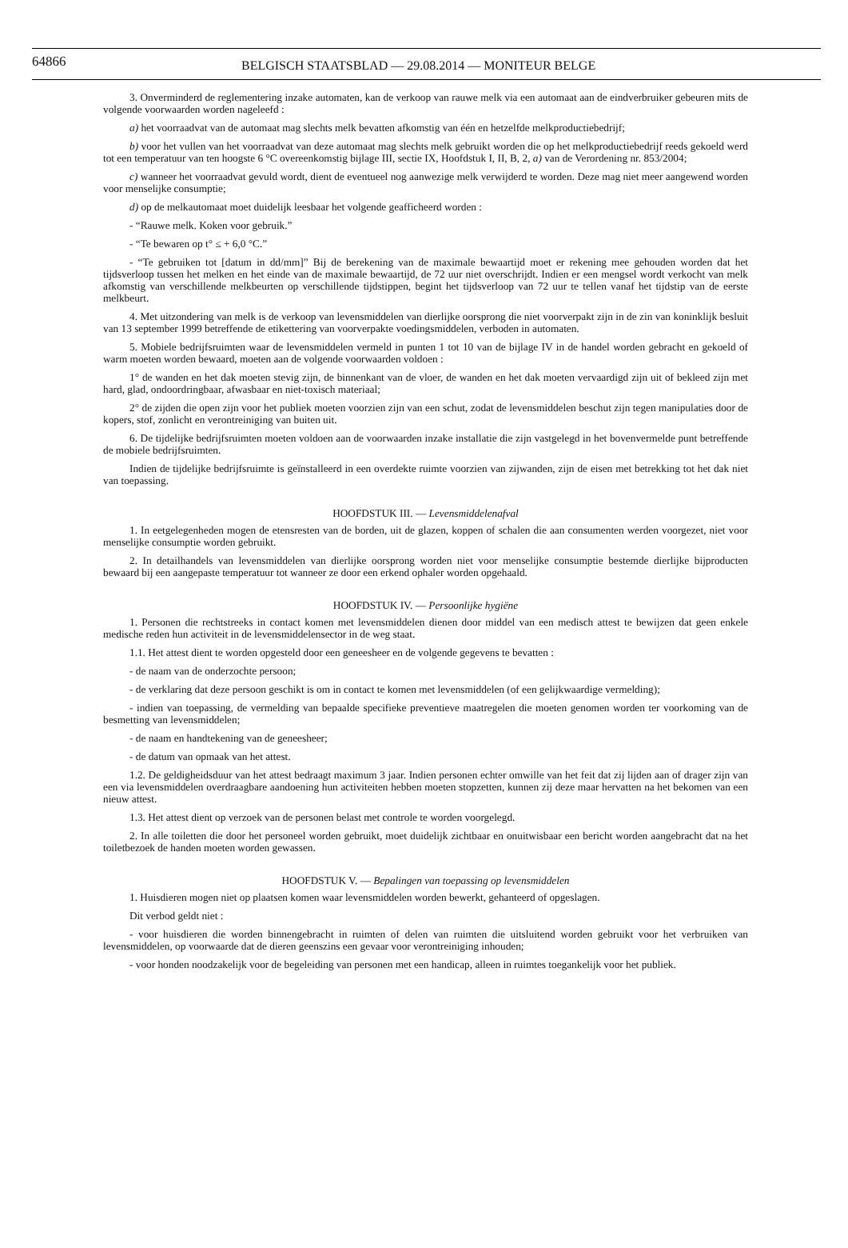64866
BELGISCH STAATSBLAD — 29.08.2014 — MONITEUR BELGE
3. Onverminderd de reglementering inzake automaten, kan de verkoop van rauwe melk via een automaat aan de eindverbruiker gebeuren mits de volgende voorwaarden worden nageleefd :
a) het voorraadvat van de automaat mag slechts melk bevatten afkomstig van één en hetzelfde melkproductiebedrijf;
b) voor het vullen van het voorraadvat van deze automaat mag slechts melk gebruikt worden die op het melkproductiebedrijf reeds gekoeld werd tot een temperatuur van ten hoogste 6 °C overeenkomstig bijlage III, sectie IX, Hoofdstuk I, II, B, 2, a) van de Verordening nr. 853/2004;
c) wanneer het voorraadvat gevuld wordt, dient de eventueel nog aanwezige melk verwijderd te worden. Deze mag niet meer aangewend worden voor menselijke consumptie;
d) op de melkautomaat moet duidelijk leesbaar het volgende geafficheerd worden :
- “Rauwe melk. Koken voor gebruik.”
- “Te bewaren op t° ≤ + 6,0 °C.”
- “Te gebruiken tot [datum in dd/mm]” Bij de berekening van de maximale bewaartijd moet er rekening mee gehouden worden dat het tijdsverloop tussen het melken en het einde van de maximale bewaartijd, de 72 uur niet overschrijdt. Indien er een mengsel wordt verkocht van melk afkomstig van verschillende melkbeurten op verschillende tijdstippen, begint het tijdsverloop van 72 uur te tellen vanaf het tijdstip van de eerste melkbeurt.
4. Met uitzondering van melk is de verkoop van levensmiddelen van dierlijke oorsprong die niet voorverpakt zijn in de zin van koninklijk besluit van 13 september 1999 betreffende de etikettering van voorverpakte voedingsmiddelen, verboden in automaten.
5. Mobiele bedrijfsruimten waar de levensmiddelen vermeld in punten 1 tot 10 van de bijlage IV in de handel worden gebracht en gekoeld of warm moeten worden bewaard, moeten aan de volgende voorwaarden voldoen :
1° de wanden en het dak moeten stevig zijn, de binnenkant van de vloer, de wanden en het dak moeten vervaardigd zijn uit of bekleed zijn met hard, glad, ondoordringbaar, afwasbaar en niet-toxisch materiaal;
2° de zijden die open zijn voor het publiek moeten voorzien zijn van een schut, zodat de levensmiddelen beschut zijn tegen manipulaties door de kopers, stof, zonlicht en verontreiniging van buiten uit.
6. De tijdelijke bedrijfsruimten moeten voldoen aan de voorwaarden inzake installatie die zijn vastgelegd in het bovenvermelde punt betreffende de mobiele bedrijfsruimten.
Indien de tijdelijke bedrijfsruimte is geïnstalleerd in een overdekte ruimte voorzien van zijwanden, zijn de eisen met betrekking tot het dak niet van toepassing.
HOOFDSTUK III. — Levensmiddelenafval
1. In eetgelegenheden mogen de etensresten van de borden, uit de glazen, koppen of schalen die aan consumenten werden voorgezet, niet voor menselijke consumptie worden gebruikt.
2. In detailhandels van levensmiddelen van dierlijke oorsprong worden niet voor menselijke consumptie bestemde dierlijke bijproducten bewaard bij een aangepaste temperatuur tot wanneer ze door een erkend ophaler worden opgehaald.
HOOFDSTUK IV. — Persoonlijke hygiëne
1. Personen die rechtstreeks in contact komen met levensmiddelen dienen door middel van een medisch attest te bewijzen dat geen enkele medische reden hun activiteit in de levensmiddelensector in de weg staat.
1.1. Het attest dient te worden opgesteld door een geneesheer en de volgende gegevens te bevatten :
- de naam van de onderzochte persoon;
- de verklaring dat deze persoon geschikt is om in contact te komen met levensmiddelen (of een gelijkwaardige vermelding);
- indien van toepassing, de vermelding van bepaalde specifieke preventieve maatregelen die moeten genomen worden ter voorkoming van de besmetting van levensmiddelen;
- de naam en handtekening van de geneesheer;
- de datum van opmaak van het attest.
1.2. De geldigheidsduur van het attest bedraagt maximum 3 jaar. Indien personen echter omwille van het feit dat zij lijden aan of drager zijn van een via levensmiddelen overdraagbare aandoening hun activiteiten hebben moeten stopzetten, kunnen zij deze maar hervatten na het bekomen van een nieuw attest.
1.3. Het attest dient op verzoek van de personen belast met controle te worden voorgelegd.
2. In alle toiletten die door het personeel worden gebruikt, moet duidelijk zichtbaar en onuitwisbaar een bericht worden aangebracht dat na het toiletbezoek de handen moeten worden gewassen.
HOOFDSTUK V. — Bepalingen van toepassing op levensmiddelen
1. Huisdieren mogen niet op plaatsen komen waar levensmiddelen worden bewerkt, gehanteerd of opgeslagen.
Dit verbod geldt niet :
- voor huisdieren die worden binnengebracht in ruimten of delen van ruimten die uitsluitend worden gebruikt voor het verbruiken van levensmiddelen, op voorwaarde dat de dieren geenszins een gevaar voor verontreiniging inhouden;
- voor honden noodzakelijk voor de begeleiding van personen met een handicap, alleen in ruimtes toegankelijk voor het publiek.